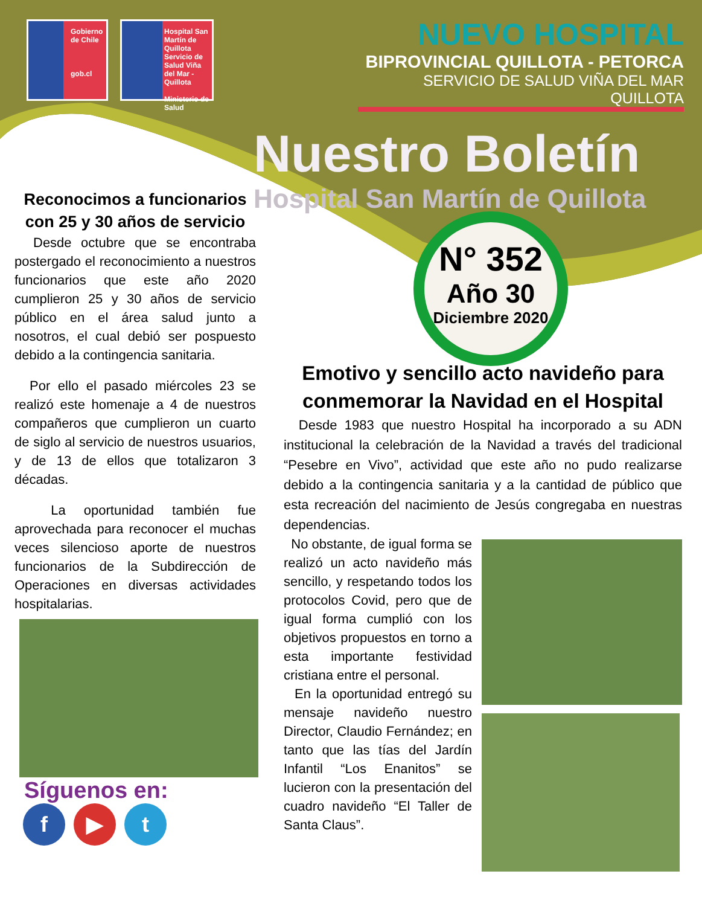Gobierno de Chile
gob.cl
Hospital San Martín de Quillota
Servicio de Salud Viña del Mar - Quillota
Ministerio de Salud
NUEVO HOSPITAL
BIPROVINCIAL QUILLOTA - PETORCA
SERVICIO DE SALUD VIÑA DEL MAR QUILLOTA
Nuestro Boletín
Hospital San Martín de Quillota
N° 352
Año 30
Diciembre 2020
Reconocimos a funcionarios con 25 y 30 años de servicio
Desde octubre que se encontraba postergado el reconocimiento a nuestros funcionarios que este año 2020 cumplieron 25 y 30 años de servicio público en el área salud junto a nosotros, el cual debió ser pospuesto debido a la contingencia sanitaria.
Por ello el pasado miércoles 23 se realizó este homenaje a 4 de nuestros compañeros que cumplieron un cuarto de siglo al servicio de nuestros usuarios, y de 13 de ellos que totalizaron 3 décadas.
La oportunidad también fue aprovechada para reconocer el muchas veces silencioso aporte de nuestros funcionarios de la Subdirección de Operaciones en diversas actividades hospitalarias.
Síguenos en:
f ▶ t
Emotivo y sencillo acto navideño para conmemorar la Navidad en el Hospital
Desde 1983 que nuestro Hospital ha incorporado a su ADN institucional la celebración de la Navidad a través del tradicional “Pesebre en Vivo”, actividad que este año no pudo realizarse debido a la contingencia sanitaria y a la cantidad de público que esta recreación del nacimiento de Jesús congregaba en nuestras dependencias.
No obstante, de igual forma se realizó un acto navideño más sencillo, y respetando todos los protocolos Covid, pero que de igual forma cumplió con los objetivos propuestos en torno a esta importante festividad cristiana entre el personal.
En la oportunidad entregó su mensaje navideño nuestro Director, Claudio Fernández; en tanto que las tías del Jardín Infantil “Los Enanitos” se lucieron con la presentación del cuadro navideño “El Taller de Santa Claus”.